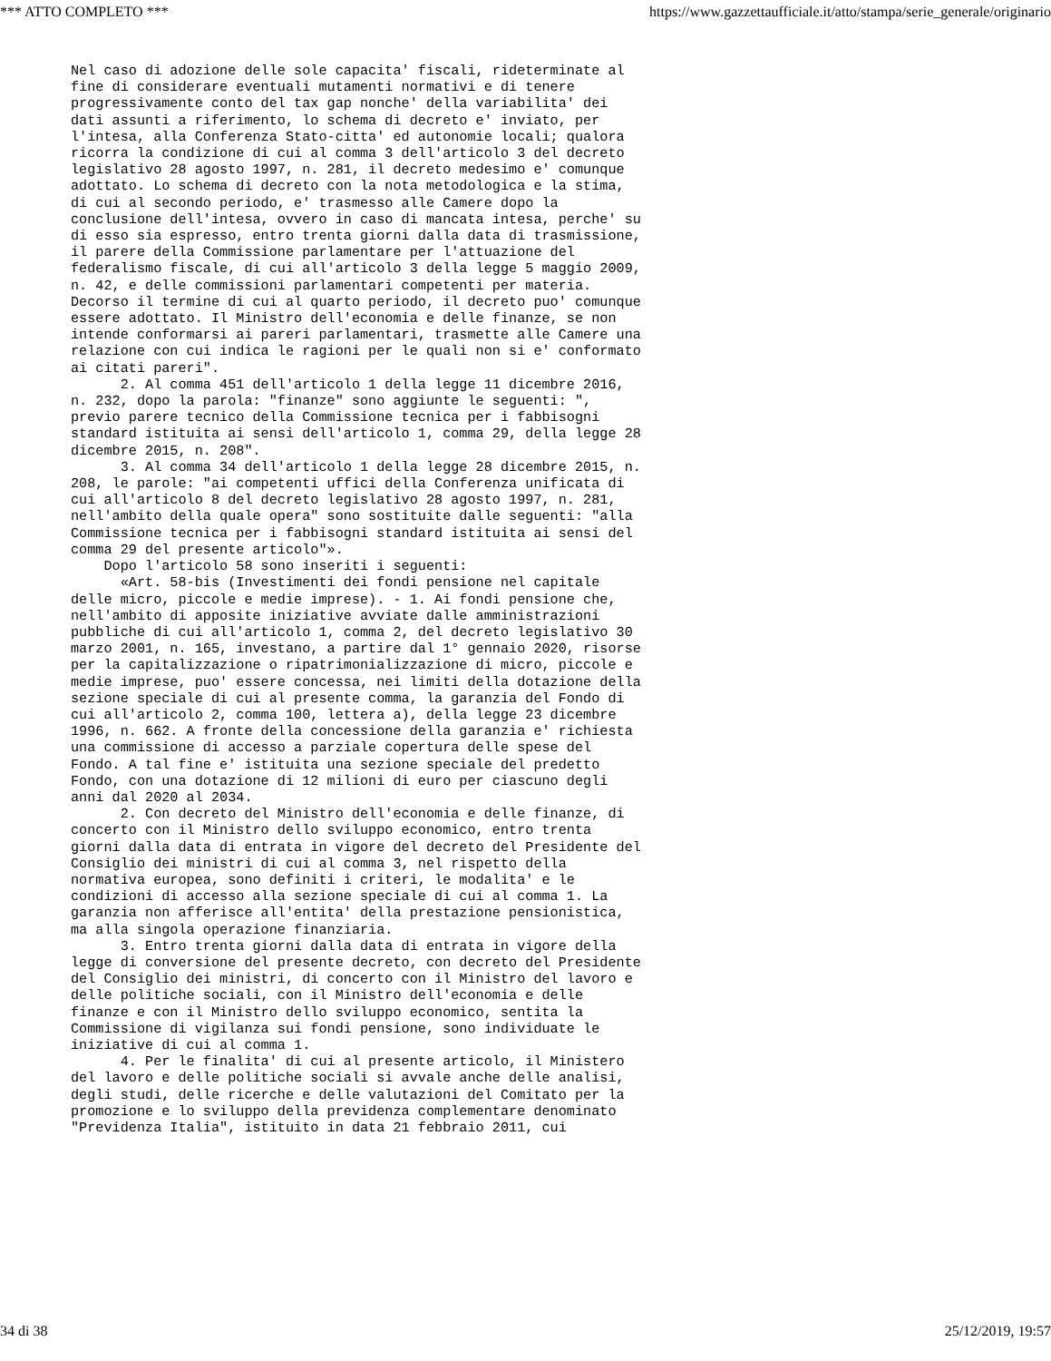*** ATTO COMPLETO *** https://www.gazzettaufficiale.it/atto/stampa/serie_generale/originario
Nel caso di adozione delle sole capacita' fiscali, rideterminate al
fine di considerare eventuali mutamenti normativi e di tenere
progressivamente conto del tax gap nonche' della variabilita' dei
dati assunti a riferimento, lo schema di decreto e' inviato, per
l'intesa, alla Conferenza Stato-citta' ed autonomie locali; qualora
ricorra la condizione di cui al comma 3 dell'articolo 3 del decreto
legislativo 28 agosto 1997, n. 281, il decreto medesimo e' comunque
adottato. Lo schema di decreto con la nota metodologica e la stima,
di cui al secondo periodo, e' trasmesso alle Camere dopo la
conclusione dell'intesa, ovvero in caso di mancata intesa, perche' su
di esso sia espresso, entro trenta giorni dalla data di trasmissione,
il parere della Commissione parlamentare per l'attuazione del
federalismo fiscale, di cui all'articolo 3 della legge 5 maggio 2009,
n. 42, e delle commissioni parlamentari competenti per materia.
Decorso il termine di cui al quarto periodo, il decreto puo' comunque
essere adottato. Il Ministro dell'economia e delle finanze, se non
intende conformarsi ai pareri parlamentari, trasmette alle Camere una
relazione con cui indica le ragioni per le quali non si e' conformato
ai citati pareri".
      2. Al comma 451 dell'articolo 1 della legge 11 dicembre 2016,
n. 232, dopo la parola: "finanze" sono aggiunte le seguenti: ",
previo parere tecnico della Commissione tecnica per i fabbisogni
standard istituita ai sensi dell'articolo 1, comma 29, della legge 28
dicembre 2015, n. 208".
      3. Al comma 34 dell'articolo 1 della legge 28 dicembre 2015, n.
208, le parole: "ai competenti uffici della Conferenza unificata di
cui all'articolo 8 del decreto legislativo 28 agosto 1997, n. 281,
nell'ambito della quale opera" sono sostituite dalle seguenti: "alla
Commissione tecnica per i fabbisogni standard istituita ai sensi del
comma 29 del presente articolo"».
    Dopo l'articolo 58 sono inseriti i seguenti:
      «Art. 58-bis (Investimenti dei fondi pensione nel capitale
delle micro, piccole e medie imprese). - 1. Ai fondi pensione che,
nell'ambito di apposite iniziative avviate dalle amministrazioni
pubbliche di cui all'articolo 1, comma 2, del decreto legislativo 30
marzo 2001, n. 165, investano, a partire dal 1° gennaio 2020, risorse
per la capitalizzazione o ripatrimonializzazione di micro, piccole e
medie imprese, puo' essere concessa, nei limiti della dotazione della
sezione speciale di cui al presente comma, la garanzia del Fondo di
cui all'articolo 2, comma 100, lettera a), della legge 23 dicembre
1996, n. 662. A fronte della concessione della garanzia e' richiesta
una commissione di accesso a parziale copertura delle spese del
Fondo. A tal fine e' istituita una sezione speciale del predetto
Fondo, con una dotazione di 12 milioni di euro per ciascuno degli
anni dal 2020 al 2034.
      2. Con decreto del Ministro dell'economia e delle finanze, di
concerto con il Ministro dello sviluppo economico, entro trenta
giorni dalla data di entrata in vigore del decreto del Presidente del
Consiglio dei ministri di cui al comma 3, nel rispetto della
normativa europea, sono definiti i criteri, le modalita' e le
condizioni di accesso alla sezione speciale di cui al comma 1. La
garanzia non afferisce all'entita' della prestazione pensionistica,
ma alla singola operazione finanziaria.
      3. Entro trenta giorni dalla data di entrata in vigore della
legge di conversione del presente decreto, con decreto del Presidente
del Consiglio dei ministri, di concerto con il Ministro del lavoro e
delle politiche sociali, con il Ministro dell'economia e delle
finanze e con il Ministro dello sviluppo economico, sentita la
Commissione di vigilanza sui fondi pensione, sono individuate le
iniziative di cui al comma 1.
      4. Per le finalita' di cui al presente articolo, il Ministero
del lavoro e delle politiche sociali si avvale anche delle analisi,
degli studi, delle ricerche e delle valutazioni del Comitato per la
promozione e lo sviluppo della previdenza complementare denominato
"Previdenza Italia", istituito in data 21 febbraio 2011, cui
34 di 38 25/12/2019, 19:57